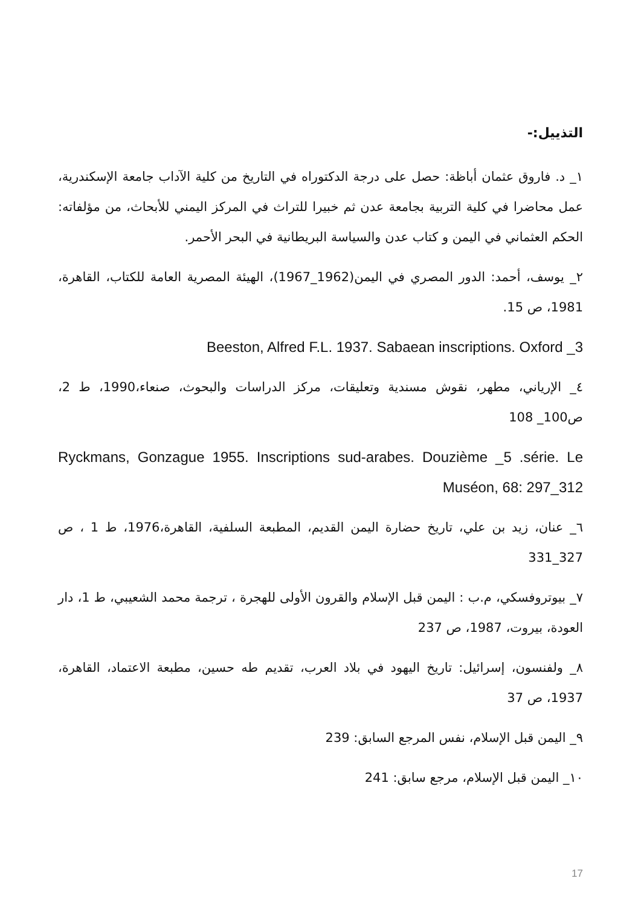التذييل:-
١_ د. فاروق عثمان أباظة: حصل على درجة الدكتوراه في التاريخ من كلية الآداب جامعة الإسكندرية، عمل محاضرا في كلية التربية بجامعة عدن ثم خبيرا للتراث في المركز اليمني للأبحاث، من مؤلفاته: الحكم العثماني في اليمن و كتاب عدن والسياسة البريطانية في البحر الأحمر.
٢_ يوسف، أحمد: الدور المصري في اليمن(1962_1967)، الهيئة المصرية العامة للكتاب، القاهرة، 1981، ص 15.
Beeston, Alfred F.L. 1937. Sabaean inscriptions. Oxford _3
٤_ الإرياني، مطهر، نقوش مسندية وتعليقات، مركز الدراسات والبحوث، صنعاء،1990، ط 2، ص100_ 108
Ryckmans, Gonzague 1955. Inscriptions sud-arabes. Douzième _5 .série. Le Muséon, 68: 297_312
٦_ عنان، زيد بن علي، تاريخ حضارة اليمن القديم، المطبعة السلفية، القاهرة،1976، ط 1 ، ص 327_331
٧_ بيوتروفسكي، م.ب : اليمن قبل الإسلام والقرون الأولى للهجرة ، ترجمة محمد الشعيبي، ط 1، دار العودة، بيروت، 1987، ص 237
٨_ ولفنسون، إسرائيل: تاريخ اليهود في بلاد العرب، تقديم طه حسين، مطبعة الاعتماد، القاهرة، 1937، ص 37
٩_ اليمن قبل الإسلام، نفس المرجع السابق: 239
١٠_ اليمن قبل الإسلام، مرجع سابق: 241
17